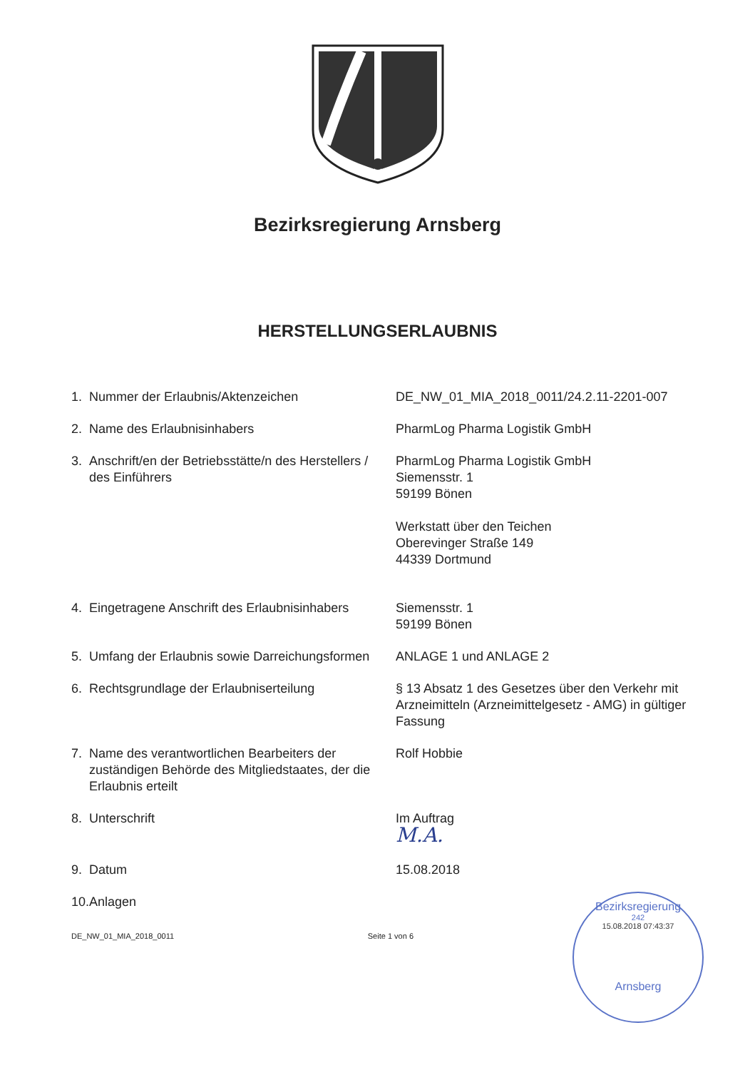Bezirksregierung Arnsberg
HERSTELLUNGSERLAUBNIS
| 1. | Nummer der Erlaubnis/Aktenzeichen | DE_NW_01_MIA_2018_0011/24.2.11-2201-007 |
| 2. | Name des Erlaubnisinhabers | PharmLog Pharma Logistik GmbH |
| 3. | Anschrift/en der Betriebsstätte/n des Herstellers / des Einführers | PharmLog Pharma Logistik GmbH Siemensstr. 1 59199 Bönen Werkstatt über den Teichen Oberevinger Straße 149 44339 Dortmund |
| 4. | Eingetragene Anschrift des Erlaubnisinhabers | Siemensstr. 1 59199 Bönen |
| 5. | Umfang der Erlaubnis sowie Darreichungsformen | ANLAGE 1 und ANLAGE 2 |
| 6. | Rechtsgrundlage der Erlaubniserteilung | § 13 Absatz 1 des Gesetzes über den Verkehr mit Arzneimitteln (Arzneimittelgesetz - AMG) in gültiger Fassung |
| 7. | Name des verantwortlichen Bearbeiters der zuständigen Behörde des Mitgliedstaates, der die Erlaubnis erteilt | Rolf Hobbie |
| 8. | Unterschrift | Im Auftrag M.A. |
| 9. | Datum | 15.08.2018 |
| 10. | Anlagen | |
DE_NW_01_MIA_2018_0011 Seite 1 von 6
Bezirksregierung
242
15.08.2018 07:43:37
Arnsberg